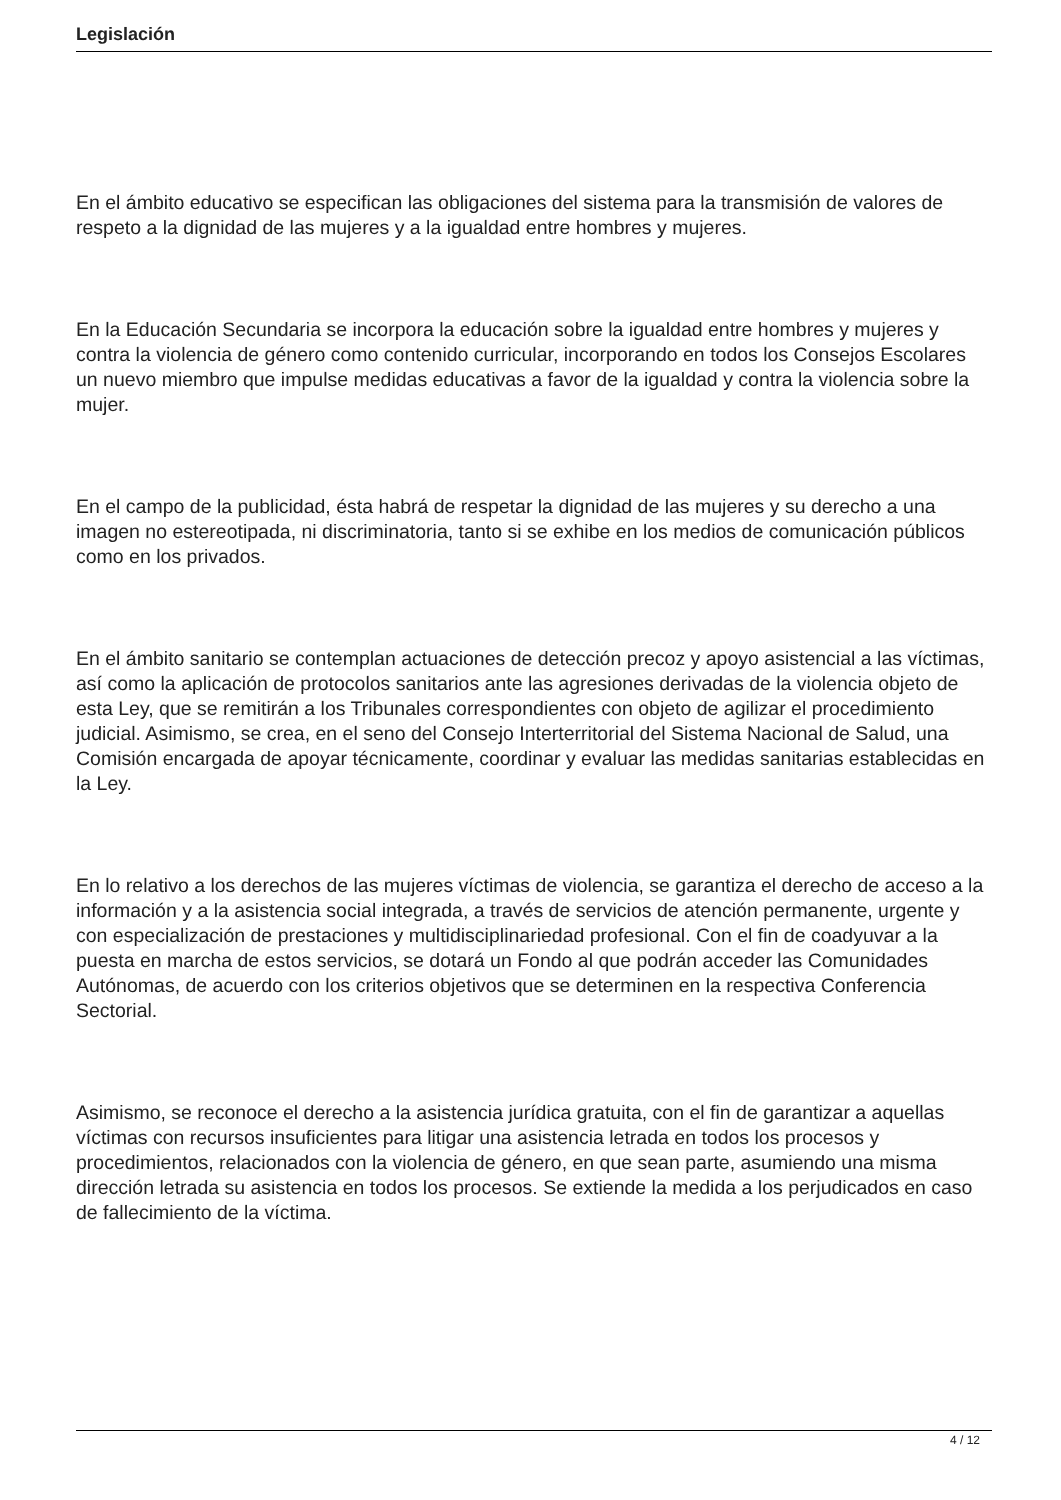Legislación
En el ámbito educativo se especifican las obligaciones del sistema para la transmisión de valores de respeto a la dignidad de las mujeres y a la igualdad entre hombres y mujeres.
En la Educación Secundaria se incorpora la educación sobre la igualdad entre hombres y mujeres y contra la violencia de género como contenido curricular, incorporando en todos los Consejos Escolares un nuevo miembro que impulse medidas educativas a favor de la igualdad y contra la violencia sobre la mujer.
En el campo de la publicidad, ésta habrá de respetar la dignidad de las mujeres y su derecho a una imagen no estereotipada, ni discriminatoria, tanto si se exhibe en los medios de comunicación públicos como en los privados.
En el ámbito sanitario se contemplan actuaciones de detección precoz y apoyo asistencial a las víctimas, así como la aplicación de protocolos sanitarios ante las agresiones derivadas de la violencia objeto de esta Ley, que se remitirán a los Tribunales correspondientes con objeto de agilizar el procedimiento judicial. Asimismo, se crea, en el seno del Consejo Interterritorial del Sistema Nacional de Salud, una Comisión encargada de apoyar técnicamente, coordinar y evaluar las medidas sanitarias establecidas en la Ley.
En lo relativo a los derechos de las mujeres víctimas de violencia, se garantiza el derecho de acceso a la información y a la asistencia social integrada, a través de servicios de atención permanente, urgente y con especialización de prestaciones y multidisciplinariedad profesional. Con el fin de coadyuvar a la puesta en marcha de estos servicios, se dotará un Fondo al que podrán acceder las Comunidades Autónomas, de acuerdo con los criterios objetivos que se determinen en la respectiva Conferencia Sectorial.
Asimismo, se reconoce el derecho a la asistencia jurídica gratuita, con el fin de garantizar a aquellas víctimas con recursos insuficientes para litigar una asistencia letrada en todos los procesos y procedimientos, relacionados con la violencia de género, en que sean parte, asumiendo una misma dirección letrada su asistencia en todos los procesos. Se extiende la medida a los perjudicados en caso de fallecimiento de la víctima.
4 / 12